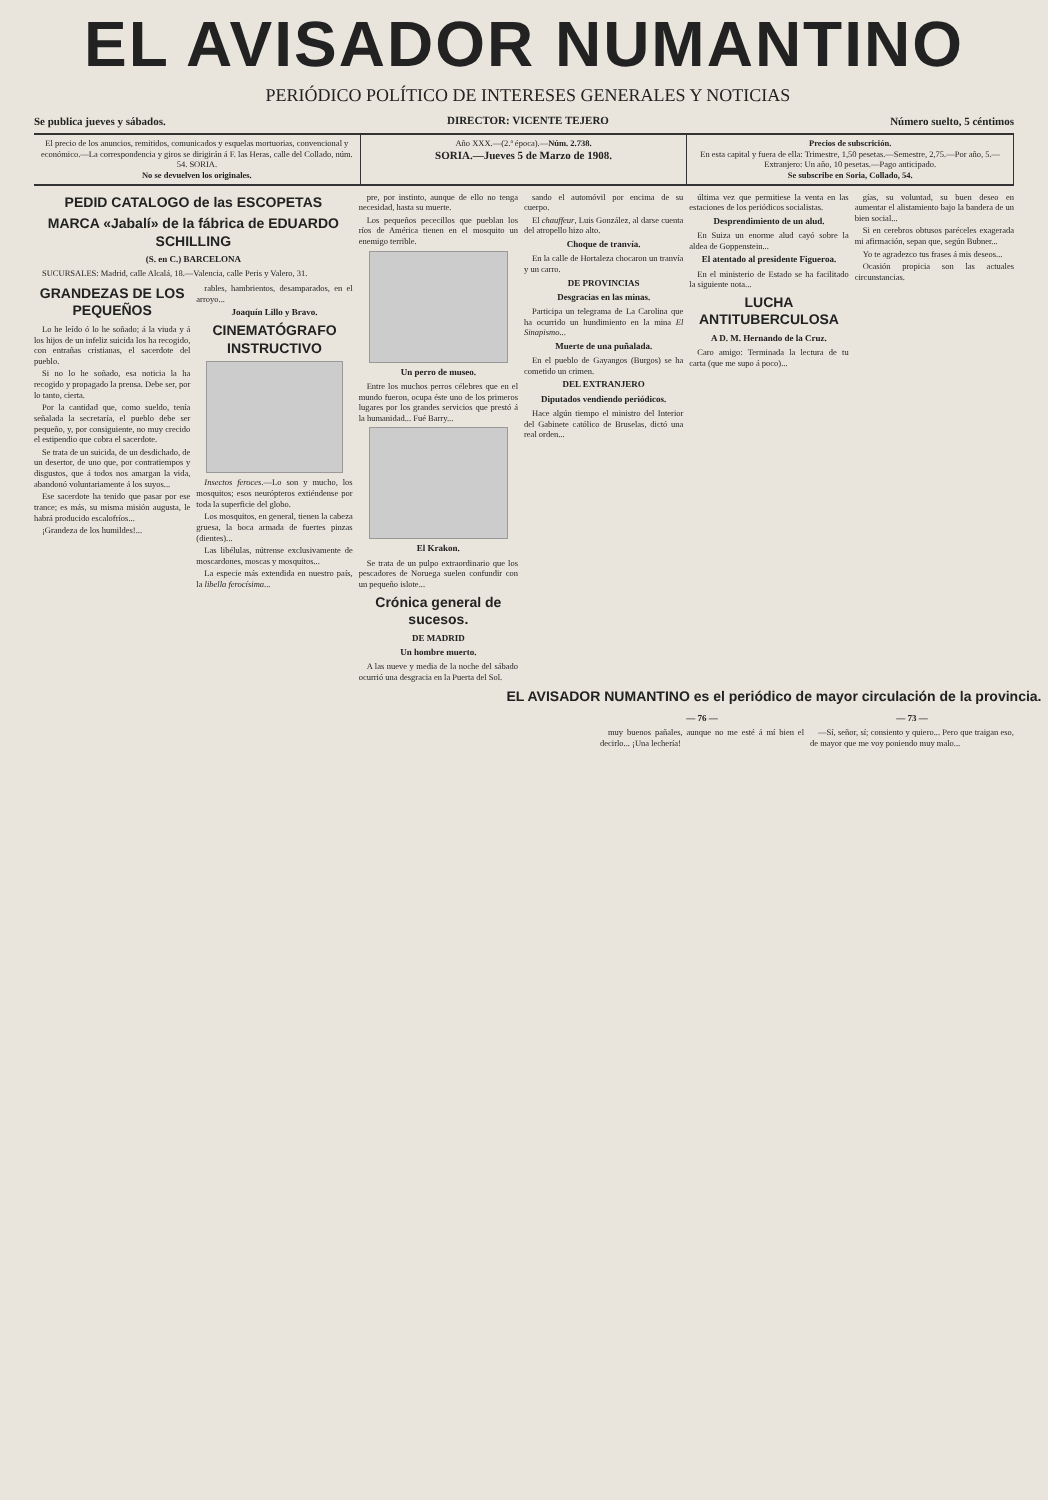EL AVISADOR NUMANTINO
Se publica jueves y sábados. PERIÓDICO POLÍTICO DE INTERESES GENERALES Y NOTICIAS
DIRECTOR: VICENTE TEJERO Número suelto, 5 céntimos
El precio de los anuncios, remitidos, comunicados y esquelas mortuorias, convencional y económico.—La correspondencia y giros se dirigirán á F. las Heras, calle del Collado, núm. 54. SORIA.
No se devuelven los originales.
Año XXX.—(2.ª época).—Núm. 2.738.
SORIA.—Jueves 5 de Marzo de 1908.
Precios de subscrición.
En esta capital y fuera de ella: Trimestre, 1,50 pesetas.—Semestre, 2,75.—Por año, 5.—Extranjero: Un año, 10 pesetas.—Pago anticipado.
Se subscribe en Soria, Collado, 54.
PEDID CATALOGO de las ESCOPETAS
MARCA «Jabalí» de la fábrica de EDUARDO SCHILLING
(S. en C.) BARCELONA
SUCURSALES: Madrid, calle Alcalá, 18.—Valencia, calle Peris y Valero, 31.
GRANDEZAS DE LOS PEQUEÑOS
Lo he leído ó lo he soñado; á la viuda y á los hijos de un infeliz suicida los ha recogido, con entrañas cristianas, el sacerdote del pueblo.
Si no lo he soñado, esa noticia la ha recogido y propagado la prensa. Debe ser, por lo tanto, cierta.
Por la cantidad que, como sueldo, tenía señalada la secretaría, el pueblo debe ser pequeño, y, por consiguiente, no muy crecido el estipendio que cobra el sacerdote.
Se trata de un suicida, de un desdichado, de un desertor, de uno que, por contratiempos y disgustos, que á todos nos amargan la vida, abandonó voluntariamente á los suyos...
Ese sacerdote ha tenido que pasar por ese trance; es más, su misma misión augusta, le habrá producido escalofríos...
¡Grandeza de los humildes!...
rables, hambrientos, desamparados, en el arroyo...
Joaquín Lillo y Bravo.
CINEMATÓGRAFO INSTRUCTIVO
Insectos feroces.—Lo son y mucho, los mosquitos; esos neurópteros extiéndense por toda la superficie del globo.
Los mosquitos, en general, tienen la cabeza gruesa, la boca armada de fuertes pinzas (dientes)...
Las libélulas, nútrense exclusivamente de moscardones, moscas y mosquitos...
La especie más extendida en nuestro país, la libella ferocísima...
pre, por instinto, aunque de ello no tenga necesidad, hasta su muerte.
Los pequeños pececillos que pueblan los ríos de América tienen en el mosquito un enemigo terrible.
Un perro de museo.
Entre los muchos perros célebres que en el mundo fueron, ocupa éste uno de los primeros lugares por los grandes servicios que prestó á la humanidad... Fué Barry...
El Krakon.
Se trata de un pulpo extraordinario que los pescadores de Noruega suelen confundir con un pequeño islote...
Crónica general de sucesos.
DE MADRID
Un hombre muerto.
A las nueve y media de la noche del sábado ocurrió una desgracia en la Puerta del Sol.
sando el automóvil por encima de su cuerpo.
El chauffeur, Luis González, al darse cuenta del atropello hizo alto.
Choque de tranvía.
En la calle de Hortaleza chocaron un tranvía y un carro.
DE PROVINCIAS
Desgracias en las minas.
Participa un telegrama de La Carolina que ha ocurrido un hundimiento en la mina El Sinapismo...
Muerte de una puñalada.
En el pueblo de Gayangos (Burgos) se ha cometido un crimen.
DEL EXTRANJERO
Diputados vendiendo periódicos.
Hace algún tiempo el ministro del Interior del Gabinete católico de Bruselas, dictó una real orden...
última vez que permitiese la venta en las estaciones de los periódicos socialistas.
Desprendimiento de un alud.
En Suiza un enorme alud cayó sobre la aldea de Goppenstein...
El atentado al presidente Figueroa.
En el ministerio de Estado se ha facilitado la siguiente nota...
LUCHA ANTITUBERCULOSA
A D. M. Hernando de la Cruz.
Caro amigo: Terminada la lectura de tu carta (que me supo á poco)...
gías, su voluntad, su buen deseo en aumentar el alistamiento bajo la bandera de un bien social...
Si en cerebros obtusos paréceles exagerada mi afirmación, sepan que, según Bubner...
Yo te agradezco tus frases á mis deseos...
Ocasión propicia son las actuales circunstancias.
EL AVISADOR NUMANTINO es el periódico de mayor circulación de la provincia.
— 76 —
muy buenos pañales, aunque no me esté á mí bien el decirlo... ¡Una lechería!
— 73 —
—Sí, señor, sí; consiento y quiero... Pero que traigan eso, de mayor que me voy poniendo muy malo...